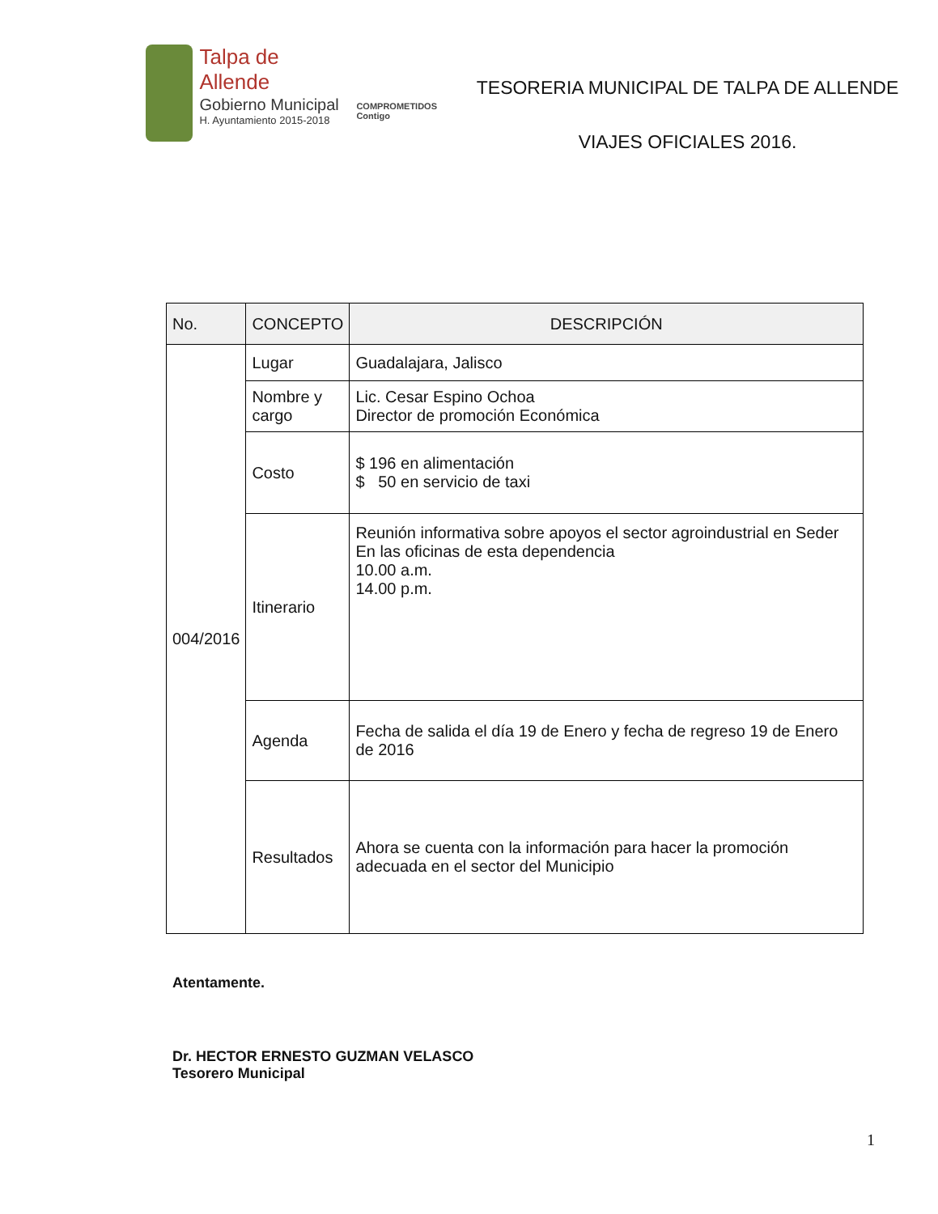Talpa de Allende
Gobierno Municipal
H. Ayuntamiento 2015-2018
COMPROMETIDOS
Contigo
TESORERIA MUNICIPAL DE TALPA DE ALLENDE
VIAJES OFICIALES 2016.
| No. | CONCEPTO | DESCRIPCIÓN |
| --- | --- | --- |
| 004/2016 | Lugar | Guadalajara, Jalisco |
| | Nombre y cargo | Lic. Cesar Espino Ochoa Director de promoción Económica |
| | Costo | $ 196 en alimentación $ 50 en servicio de taxi |
| | Itinerario | Reunión informativa sobre apoyos el sector agroindustrial en Seder En las oficinas de esta dependencia 10.00 a.m. 14.00 p.m. |
| | Agenda | Fecha de salida el día 19 de Enero y fecha de regreso 19 de Enero de 2016 |
| | Resultados | Ahora se cuenta con la información para hacer la promoción adecuada en el sector del Municipio |
Atentamente.
Dr. HECTOR ERNESTO GUZMAN VELASCO
Tesorero Municipal
1